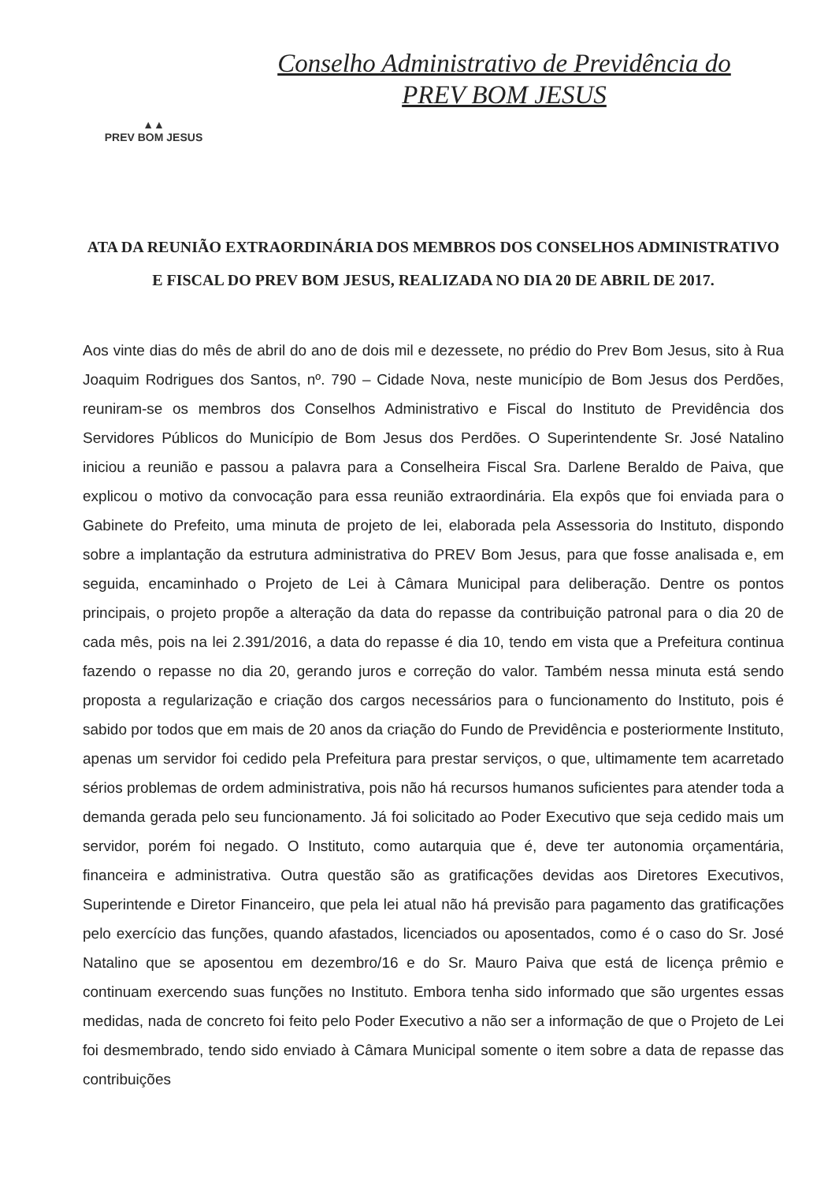▲▲
PREV BOM JESUS
Conselho Administrativo de Previdência do
PREV BOM JESUS
ATA DA REUNIÃO EXTRAORDINÁRIA DOS MEMBROS DOS CONSELHOS ADMINISTRATIVO E FISCAL DO PREV BOM JESUS, REALIZADA NO DIA 20 DE ABRIL DE 2017.
Aos vinte dias do mês de abril do ano de dois mil e dezessete, no prédio do Prev Bom Jesus, sito à Rua Joaquim Rodrigues dos Santos, nº. 790 – Cidade Nova, neste município de Bom Jesus dos Perdões, reuniram-se os membros dos Conselhos Administrativo e Fiscal do Instituto de Previdência dos Servidores Públicos do Município de Bom Jesus dos Perdões. O Superintendente Sr. José Natalino iniciou a reunião e passou a palavra para a Conselheira Fiscal Sra. Darlene Beraldo de Paiva, que explicou o motivo da convocação para essa reunião extraordinária. Ela expôs que foi enviada para o Gabinete do Prefeito, uma minuta de projeto de lei, elaborada pela Assessoria do Instituto, dispondo sobre a implantação da estrutura administrativa do PREV Bom Jesus, para que fosse analisada e, em seguida, encaminhado o Projeto de Lei à Câmara Municipal para deliberação. Dentre os pontos principais, o projeto propõe a alteração da data do repasse da contribuição patronal para o dia 20 de cada mês, pois na lei 2.391/2016, a data do repasse é dia 10, tendo em vista que a Prefeitura continua fazendo o repasse no dia 20, gerando juros e correção do valor. Também nessa minuta está sendo proposta a regularização e criação dos cargos necessários para o funcionamento do Instituto, pois é sabido por todos que em mais de 20 anos da criação do Fundo de Previdência e posteriormente Instituto, apenas um servidor foi cedido pela Prefeitura para prestar serviços, o que, ultimamente tem acarretado sérios problemas de ordem administrativa, pois não há recursos humanos suficientes para atender toda a demanda gerada pelo seu funcionamento. Já foi solicitado ao Poder Executivo que seja cedido mais um servidor, porém foi negado. O Instituto, como autarquia que é, deve ter autonomia orçamentária, financeira e administrativa. Outra questão são as gratificações devidas aos Diretores Executivos, Superintende e Diretor Financeiro, que pela lei atual não há previsão para pagamento das gratificações pelo exercício das funções, quando afastados, licenciados ou aposentados, como é o caso do Sr. José Natalino que se aposentou em dezembro/16 e do Sr. Mauro Paiva que está de licença prêmio e continuam exercendo suas funções no Instituto. Embora tenha sido informado que são urgentes essas medidas, nada de concreto foi feito pelo Poder Executivo a não ser a informação de que o Projeto de Lei foi desmembrado, tendo sido enviado à Câmara Municipal somente o item sobre a data de repasse das contribuições